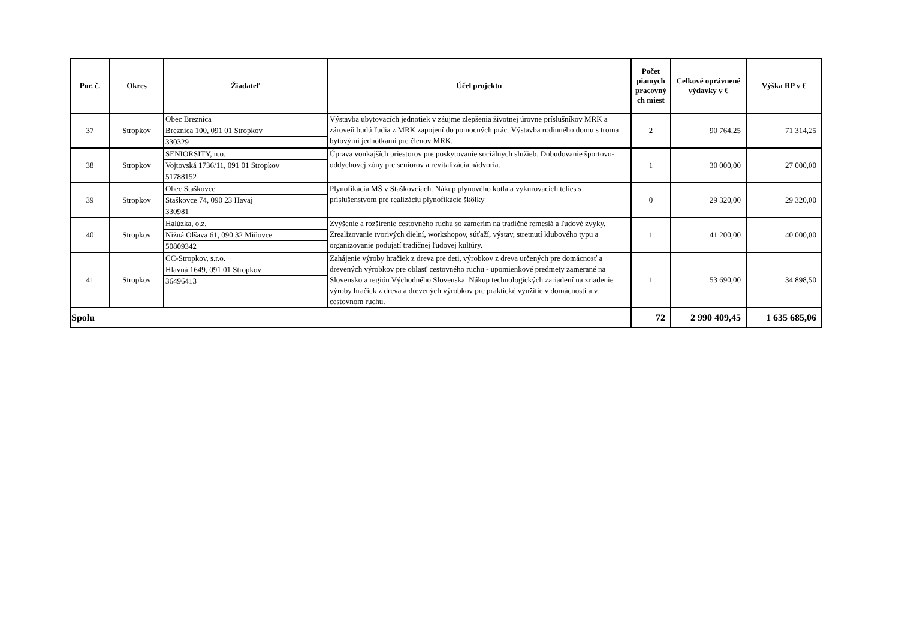| Por. č. | Okres | Žiadateľ | Účel projektu | Počet piamych pracovný ch miest | Celkové oprávnené výdavky v € | Výška RP v € |
| --- | --- | --- | --- | --- | --- | --- |
| 37 | Stropkov | Obec Breznica Breznica 100, 091 01 Stropkov 330329 | Výstavba ubytovacích jednotiek v záujme zlepšenia životnej úrovne príslušníkov MRK a zároveň budú ľudia z MRK zapojení do pomocných prác. Výstavba rodinného domu s troma bytovými jednotkami pre členov MRK. | 2 | 90 764,25 | 71 314,25 |
| 38 | Stropkov | SENIORSITY, n.o. Vojtovská 1736/11, 091 01 Stropkov 51788152 | Úprava vonkajších priestorov pre poskytovanie sociálnych služieb. Dobudovanie športovo-oddychovej zóny pre seniorov a revitalizácia nádvoria. | 1 | 30 000,00 | 27 000,00 |
| 39 | Stropkov | Obec Staškovce Staškovce 74, 090 23 Havaj 330981 | Plynofikácia MŠ v Staškovciach. Nákup plynového kotla a vykurovacích telies s príslušenstvom pre realizáciu plynofikácie škôlky | 0 | 29 320,00 | 29 320,00 |
| 40 | Stropkov | Halúzka, o.z. Nižná Olšava 61, 090 32 Miňovce 50809342 | Zvýšenie a rozšírenie cestovného ruchu so zamerím na tradičné remeslá a ľudové zvyky. Zrealizovanie tvorivých dielní, workshopov, súťaží, výstav, stretnutí klubového typu a organizovanie podujatí tradičnej ľudovej kultúry. | 1 | 41 200,00 | 40 000,00 |
| 41 | Stropkov | CC-Stropkov, s.r.o. Hlavná 1649, 091 01 Stropkov 36496413 | Zahájenie výroby hračiek z dreva pre deti, výrobkov z dreva určených pre domácnosť a drevených výrobkov pre oblasť cestovného ruchu - upomienkové predmety zamerané na Slovensko a región Východného Slovenska. Nákup technologických zariadení na zriadenie výroby hračiek z dreva a drevených výrobkov pre praktické využitie v domácnosti a v cestovnom ruchu. | 1 | 53 690,00 | 34 898,50 |
| Spolu | | | | 72 | 2 990 409,45 | 1 635 685,06 |